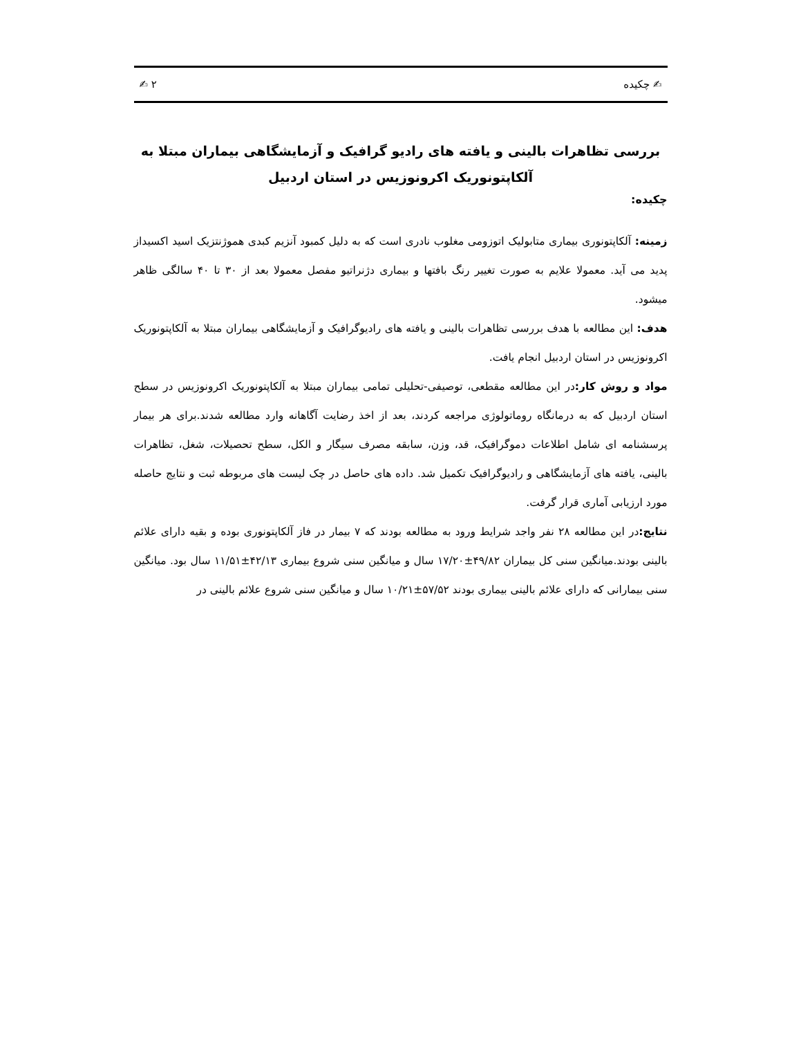✍ چکیده ۲ ✍
بررسی تظاهرات بالینی و یافته های رادیو گرافیک و آزمایشگاهی بیماران مبتلا به آلکاپتونوریک اکرونوزیس در استان اردبیل
چکیده:
زمینه: آلکاپتونوری بیماری متابولیک اتوزومی مغلوب نادری است که به دلیل کمبود آنزیم کبدی هموژنتزیک اسید اکسیداز پدید می آید. معمولا علایم به صورت تغییر رنگ بافتها و بیماری دژنراتیو مفصل معمولا بعد از ۳۰ تا ۴۰ سالگی ظاهر میشود.
هدف: این مطالعه با هدف بررسی تظاهرات بالینی و یافته های رادیوگرافیک و آزمایشگاهی بیماران مبتلا به آلکاپتونوریک اکرونوزیس در استان اردبیل انجام یافت.
مواد و روش کار: در این مطالعه مقطعی، توصیفی-تحلیلی تمامی بیماران مبتلا به آلکاپتونوریک اکرونوزیس در سطح استان اردبیل که به درمانگاه روماتولوژی مراجعه کردند، بعد از اخذ رضایت آگاهانه وارد مطالعه شدند.برای هر بیمار پرسشنامه ای شامل اطلاعات دموگرافیک، قد، وزن، سابقه مصرف سیگار و الکل، سطح تحصیلات، شغل، تظاهرات بالینی، یافته های آزمایشگاهی و رادیوگرافیک تکمیل شد. داده های حاصل در چک لیست های مربوطه ثبت و نتایج حاصله مورد ارزیابی آماری قرار گرفت.
نتایج: در این مطالعه ۲۸ نفر واجد شرایط ورود به مطالعه بودند که ۷ بیمار در فاز آلکاپتونوری بوده و بقیه دارای علائم بالینی بودند.میانگین سنی کل بیماران ۴۹/۸۲±۱۷/۲۰ سال و میانگین سنی شروع بیماری ۴۲/۱۳±۱۱/۵۱ سال بود. میانگین سنی بیمارانی که دارای علائم بالینی بیماری بودند ۵۷/۵۲±۱۰/۲۱ سال و میانگین سنی شروع علائم بالینی در